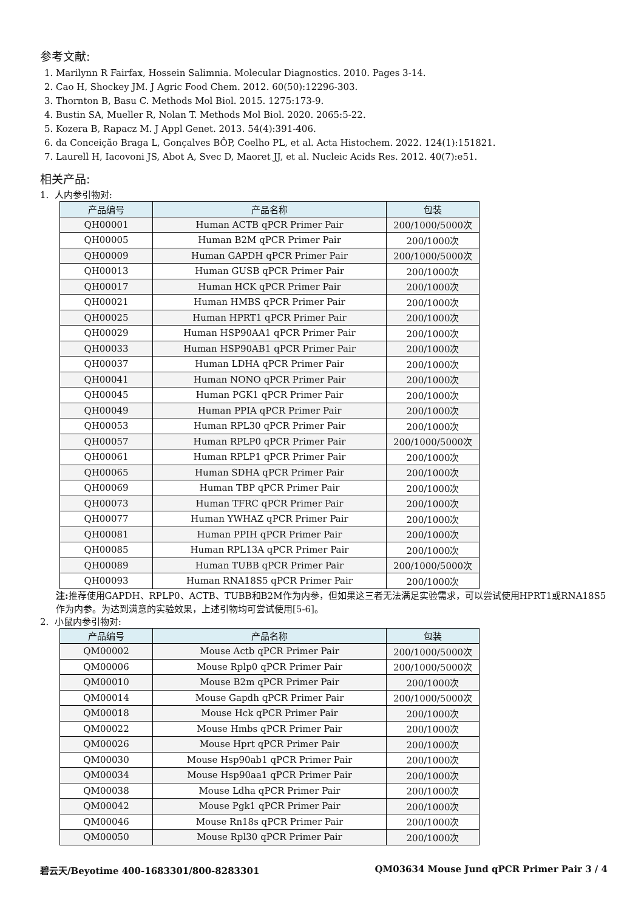参考文献:
1. Marilynn R Fairfax, Hossein Salimnia. Molecular Diagnostics. 2010. Pages 3-14.
2. Cao H, Shockey JM. J Agric Food Chem. 2012. 60(50):12296-303.
3. Thornton B, Basu C. Methods Mol Biol. 2015. 1275:173-9.
4. Bustin SA, Mueller R, Nolan T. Methods Mol Biol. 2020. 2065:5-22.
5. Kozera B, Rapacz M. J Appl Genet. 2013. 54(4):391-406.
6. da Conceição Braga L, Gonçalves BÔP, Coelho PL, et al. Acta Histochem. 2022. 124(1):151821.
7. Laurell H, Iacovoni JS, Abot A, Svec D, Maoret JJ, et al. Nucleic Acids Res. 2012. 40(7):e51.
相关产品:
1. 人内参引物对:
| 产品编号 | 产品名称 | 包装 |
| --- | --- | --- |
| QH00001 | Human ACTB qPCR Primer Pair | 200/1000/5000次 |
| QH00005 | Human B2M qPCR Primer Pair | 200/1000次 |
| QH00009 | Human GAPDH qPCR Primer Pair | 200/1000/5000次 |
| QH00013 | Human GUSB qPCR Primer Pair | 200/1000次 |
| QH00017 | Human HCK qPCR Primer Pair | 200/1000次 |
| QH00021 | Human HMBS qPCR Primer Pair | 200/1000次 |
| QH00025 | Human HPRT1 qPCR Primer Pair | 200/1000次 |
| QH00029 | Human HSP90AA1 qPCR Primer Pair | 200/1000次 |
| QH00033 | Human HSP90AB1 qPCR Primer Pair | 200/1000次 |
| QH00037 | Human LDHA qPCR Primer Pair | 200/1000次 |
| QH00041 | Human NONO qPCR Primer Pair | 200/1000次 |
| QH00045 | Human PGK1 qPCR Primer Pair | 200/1000次 |
| QH00049 | Human PPIA qPCR Primer Pair | 200/1000次 |
| QH00053 | Human RPL30 qPCR Primer Pair | 200/1000次 |
| QH00057 | Human RPLP0 qPCR Primer Pair | 200/1000/5000次 |
| QH00061 | Human RPLP1 qPCR Primer Pair | 200/1000次 |
| QH00065 | Human SDHA qPCR Primer Pair | 200/1000次 |
| QH00069 | Human TBP qPCR Primer Pair | 200/1000次 |
| QH00073 | Human TFRC qPCR Primer Pair | 200/1000次 |
| QH00077 | Human YWHAZ qPCR Primer Pair | 200/1000次 |
| QH00081 | Human PPIH qPCR Primer Pair | 200/1000次 |
| QH00085 | Human RPL13A qPCR Primer Pair | 200/1000次 |
| QH00089 | Human TUBB qPCR Primer Pair | 200/1000/5000次 |
| QH00093 | Human RNA18S5 qPCR Primer Pair | 200/1000次 |
注: 推荐使用GAPDH、RPLP0、ACTB、TUBB和B2M作为内参，但如果这三者无法满足实验需求，可以尝试使用HPRT1或RNA18S5作为内参。为达到满意的实验效果，上述引物均可尝试使用[5-6]。
2. 小鼠内参引物对:
| 产品编号 | 产品名称 | 包装 |
| --- | --- | --- |
| QM00002 | Mouse Actb qPCR Primer Pair | 200/1000/5000次 |
| QM00006 | Mouse Rplp0 qPCR Primer Pair | 200/1000/5000次 |
| QM00010 | Mouse B2m qPCR Primer Pair | 200/1000次 |
| QM00014 | Mouse Gapdh qPCR Primer Pair | 200/1000/5000次 |
| QM00018 | Mouse Hck qPCR Primer Pair | 200/1000次 |
| QM00022 | Mouse Hmbs qPCR Primer Pair | 200/1000次 |
| QM00026 | Mouse Hprt qPCR Primer Pair | 200/1000次 |
| QM00030 | Mouse Hsp90ab1 qPCR Primer Pair | 200/1000次 |
| QM00034 | Mouse Hsp90aa1 qPCR Primer Pair | 200/1000次 |
| QM00038 | Mouse Ldha qPCR Primer Pair | 200/1000次 |
| QM00042 | Mouse Pgk1 qPCR Primer Pair | 200/1000次 |
| QM00046 | Mouse Rn18s qPCR Primer Pair | 200/1000次 |
| QM00050 | Mouse Rpl30 qPCR Primer Pair | 200/1000次 |
碧云天/Beyotime 400-1683301/800-8283301 QM03634 Mouse Jund qPCR Primer Pair 3 / 4